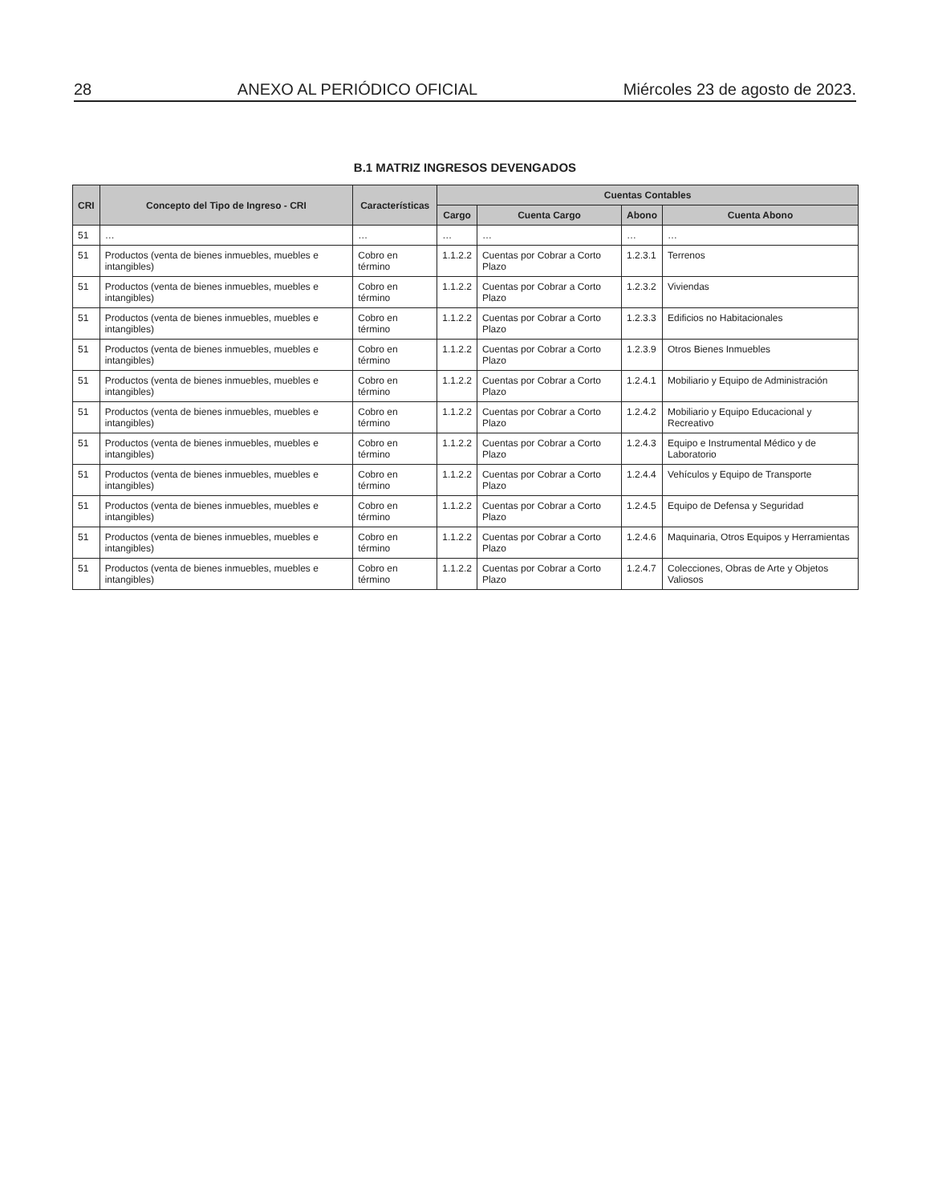28 ANEXO AL PERIÓDICO OFICIAL Miércoles 23 de agosto de 2023.
B.1 MATRIZ INGRESOS DEVENGADOS
| CRI | Concepto del Tipo de Ingreso - CRI | Características | Cuentas Contables | | | |
| --- | --- | --- | --- | --- | --- | --- |
| | | | Cargo | Cuenta Cargo | Abono | Cuenta Abono |
| 51 | … | … | … | … | … | … |
| 51 | Productos (venta de bienes inmuebles, muebles e intangibles) | Cobro en término | 1.1.2.2 | Cuentas por Cobrar a Corto Plazo | 1.2.3.1 | Terrenos |
| 51 | Productos (venta de bienes inmuebles, muebles e intangibles) | Cobro en término | 1.1.2.2 | Cuentas por Cobrar a Corto Plazo | 1.2.3.2 | Viviendas |
| 51 | Productos (venta de bienes inmuebles, muebles e intangibles) | Cobro en término | 1.1.2.2 | Cuentas por Cobrar a Corto Plazo | 1.2.3.3 | Edificios no Habitacionales |
| 51 | Productos (venta de bienes inmuebles, muebles e intangibles) | Cobro en término | 1.1.2.2 | Cuentas por Cobrar a Corto Plazo | 1.2.3.9 | Otros Bienes Inmuebles |
| 51 | Productos (venta de bienes inmuebles, muebles e intangibles) | Cobro en término | 1.1.2.2 | Cuentas por Cobrar a Corto Plazo | 1.2.4.1 | Mobiliario y Equipo de Administración |
| 51 | Productos (venta de bienes inmuebles, muebles e intangibles) | Cobro en término | 1.1.2.2 | Cuentas por Cobrar a Corto Plazo | 1.2.4.2 | Mobiliario y Equipo Educacional y Recreativo |
| 51 | Productos (venta de bienes inmuebles, muebles e intangibles) | Cobro en término | 1.1.2.2 | Cuentas por Cobrar a Corto Plazo | 1.2.4.3 | Equipo e Instrumental Médico y de Laboratorio |
| 51 | Productos (venta de bienes inmuebles, muebles e intangibles) | Cobro en término | 1.1.2.2 | Cuentas por Cobrar a Corto Plazo | 1.2.4.4 | Vehículos y Equipo de Transporte |
| 51 | Productos (venta de bienes inmuebles, muebles e intangibles) | Cobro en término | 1.1.2.2 | Cuentas por Cobrar a Corto Plazo | 1.2.4.5 | Equipo de Defensa y Seguridad |
| 51 | Productos (venta de bienes inmuebles, muebles e intangibles) | Cobro en término | 1.1.2.2 | Cuentas por Cobrar a Corto Plazo | 1.2.4.6 | Maquinaria, Otros Equipos y Herramientas |
| 51 | Productos (venta de bienes inmuebles, muebles e intangibles) | Cobro en término | 1.1.2.2 | Cuentas por Cobrar a Corto Plazo | 1.2.4.7 | Colecciones, Obras de Arte y Objetos Valiosos |